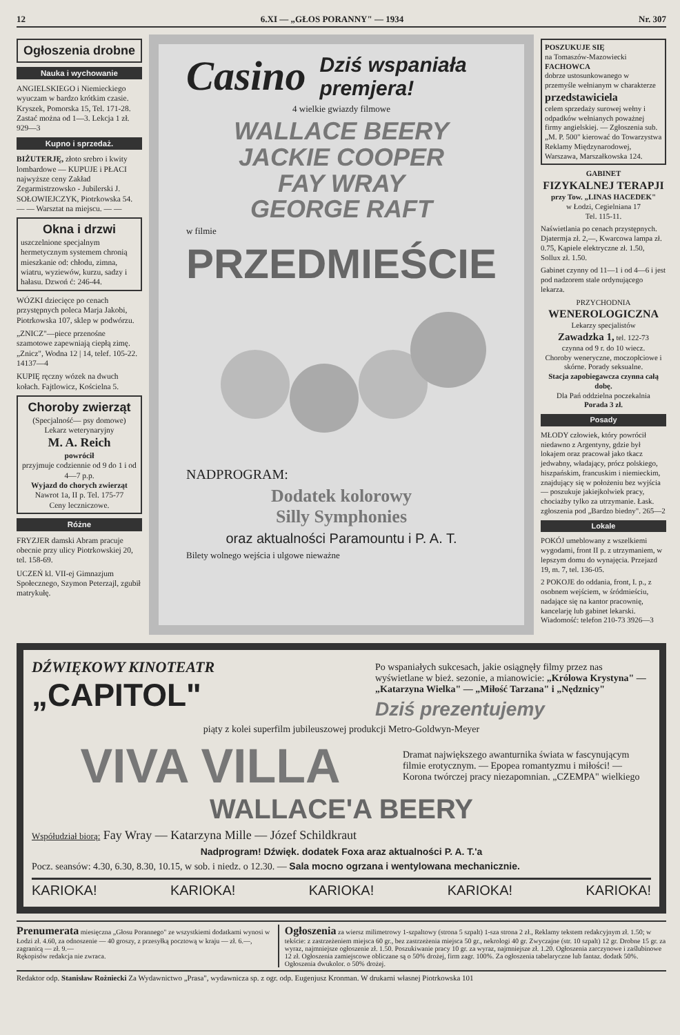12 6.XI — „GŁOS PORANNY" — 1934 Nr. 307
Ogłoszenia drobne
Nauka i wychowanie
ANGIELSKIEGO i Niemieckiego wyuczam w bardzo krótkim czasie. Kryszek, Pomorska 15, Tel. 171-28. Zastać można od 1—3. Lekcja 1 zł. 929—3
Kupno i sprzedaż.
BIŻUTERJĘ, złoto srebro i kwity lombardowe — KUPUJE i PŁACI najwyższe ceny Zakład Zegarmistrzowsko - Jubilerski J. SOŁOWIEJCZYK, Piotrkowska 54. — — Warsztat na miejscu. — —
Okna i drzwi
uszczelnione specjalnym hermetycznym systemem chronią mieszkanie od: chłodu, zimna, wiatru, wyziewów, kurzu, sadzy i hałasu. Dzwoń ć: 246-44.
WÓZKI dziecięce po cenach przystępnych poleca Marja Jakobi, Piotrkowska 107, sklep w podwórzu.
„ZNICZ"—piece przenośne szamotowe zapewniają ciepłą zimę. „Znicz", Wodna 12 | 14, telef. 105-22. 14137—4
KUPIĘ ręczny wózek na dwuch kołach. Fajtlowicz, Kościelna 5.
Choroby zwierząt
(Specjalność— psy domowe)
Lekarz weterynaryjny
M. A. Reich
powrócił
przyjmuje codziennie od 9 do 1 i od 4—7 p.p.
Wyjazd do chorych zwierząt
Nawrot 1a, II p. Tel. 175-77
Ceny leczniczowe.
Różne
FRYZJER damski Abram pracuje obecnie przy ulicy Piotrkowskiej 20, tel. 158-69.
UCZEŃ kl. VII-ej Gimnazjum Społecznego, Szymon Peterzajl, zgubił matrykułę.
Casino Dziś wspaniała premjera!
4 wielkie gwiazdy filmowe
WALLACE BEERY
JACKIE COOPER
FAY WRAY
GEORGE RAFT
w filmie
PRZEDMIEŚCIE
NADPROGRAM:
Dodatek kolorowy
Silly Symphonies
oraz aktualności Paramountu i P. A. T.
Bilety wolnego wejścia i ulgowe nieważne
POSZUKUJE SIĘ
na Tomaszów-Mazowiecki
FACHOWCA
dobrze ustosunkowanego w przemyśle wełnianym w charakterze
przedstawiciela
celem sprzedaży surowej wełny i odpadków wełnianych poważnej firmy angielskiej. — Zgłoszenia sub. „M. P. 500" kierować do Towarzystwa Reklamy Międzynarodowej, Warszawa, Marszałkowska 124.
GABINET
FIZYKALNEJ TERAPJI
przy Tow. „LINAS HACEDEK"
w Łodzi, Cegielniana 17
Tel. 115-11.
Naświetlania po cenach przystępnych. Djatermja zł. 2,—, Kwarcowa lampa zł. 0.75, Kąpiele elektryczne zł. 1.50, Sollux zł. 1.50.
Gabinet czynny od 11—1 i od 4—6 i jest pod nadzorem stale ordynującego lekarza.
PRZYCHODNIA
WENEROLOGICZNA
Lekarzy specjalistów
Zawadzka 1, tel. 122-73
czynna od 9 r. do 10 wiecz.
Choroby weneryczne, moczopłciowe i skórne. Porady seksualne.
Stacja zapobiegawcza czynna całą dobę.
Dla Pań oddzielna poczekalnia
Porada 3 zł.
Posady
MŁODY człowiek, który powrócił niedawno z Argentyny, gdzie był lokajem oraz pracował jako tkacz jedwabny, władający, prócz polskiego, hiszpańskim, francuskim i niemieckim, znajdujący się w położeniu bez wyjścia — poszukuje jakiejkolwiek pracy, chociażby tylko za utrzymanie. Łask. zgłoszenia pod „Bardzo biedny". 265—2
Lokale
POKÓJ umeblowany z wszelkiemi wygodami, front II p. z utrzymaniem, w lepszym domu do wynajęcia. Przejazd 19, m. 7, tel. 136-05.
2 POKOJE do oddania, front, I. p., z osobnem wejściem, w śródmieściu, nadające się na kantor pracownię, kancelarję lub gabinet lekarski. Wiadomość: telefon 210-73 3926—3
DŹWIĘKOWY KINOTEATR
„CAPITOL"
Po wspaniałych sukcesach, jakie osiągnęły filmy przez nas wyświetlane w bież. sezonie, a mianowicie: „Królowa Krystyna" — „Katarzyna Wielka" — „Miłość Tarzana" i „Nędznicy"
Dziś prezentujemy
piąty z kolei superfilm jubileuszowej produkcji Metro-Goldwyn-Meyer
VIVA VILLA
Dramat największego awanturnika świata w fascynującym filmie erotycznym. — Epopea romantyzmu i miłości! — Korona twórczej pracy niezapomnian. „CZEMPA" wielkiego
WALLACE'A BEERY
Współudział biorą: Fay Wray — Katarzyna Mille — Józef Schildkraut
Nadprogram! Dźwięk. dodatek Foxa araz aktualności P. A. T.'a
Pocz. seansów: 4.30, 6.30, 8.30, 10.15, w sob. i niedz. o 12.30. — Sala mocno ogrzana i wentylowana mechanicznie.
KARIOKA! KARIOKA! KARIOKA! KARIOKA! KARIOKA!
Prenumerata miesięczna „Głosu Porannego" ze wszystkiemi dodatkami wynosi w Łodzi zł. 4.60, za odnoszenie — 40 groszy, z przesyłką pocztową w kraju — zł. 6.—, zagranicą — zł. 9.—
Rękopisów redakcja nie zwraca.
Ogłoszenia za wiersz milimetrowy 1-szpaltowy (strona 5 szpalt) 1-sza strona 2 zł., Reklamy tekstem redakcyjnym zł. 1.50; w tekście: z zastrzeżeniem miejsca 60 gr., bez zastrzeżenia miejsca 50 gr., nekrologi 40 gr. Zwyczajne (str. 10 szpalt) 12 gr. Drobne 15 gr. za wyraz, najmniejsze ogłoszenie zł. 1.50. Poszukiwanie pracy 10 gr. za wyraz, najmniejsze zł. 1.20. Ogłoszenia zarczynowe i zaślubinowe 12 zł. Ogłoszenia zamiejscowe obliczane są o 50% drożej, firm zagr. 100%. Za ogłoszenia tabelaryczne lub fantaz. dodatk 50%. Ogłoszenia dwukolor. o 50% drożej.
Redaktor odp. Stanisław Rożniecki Za Wydawnictwo „Prasa", wydawnicza sp. z ogr. odp. Eugenjusz Kronman. W drukarni własnej Piotrkowska 101